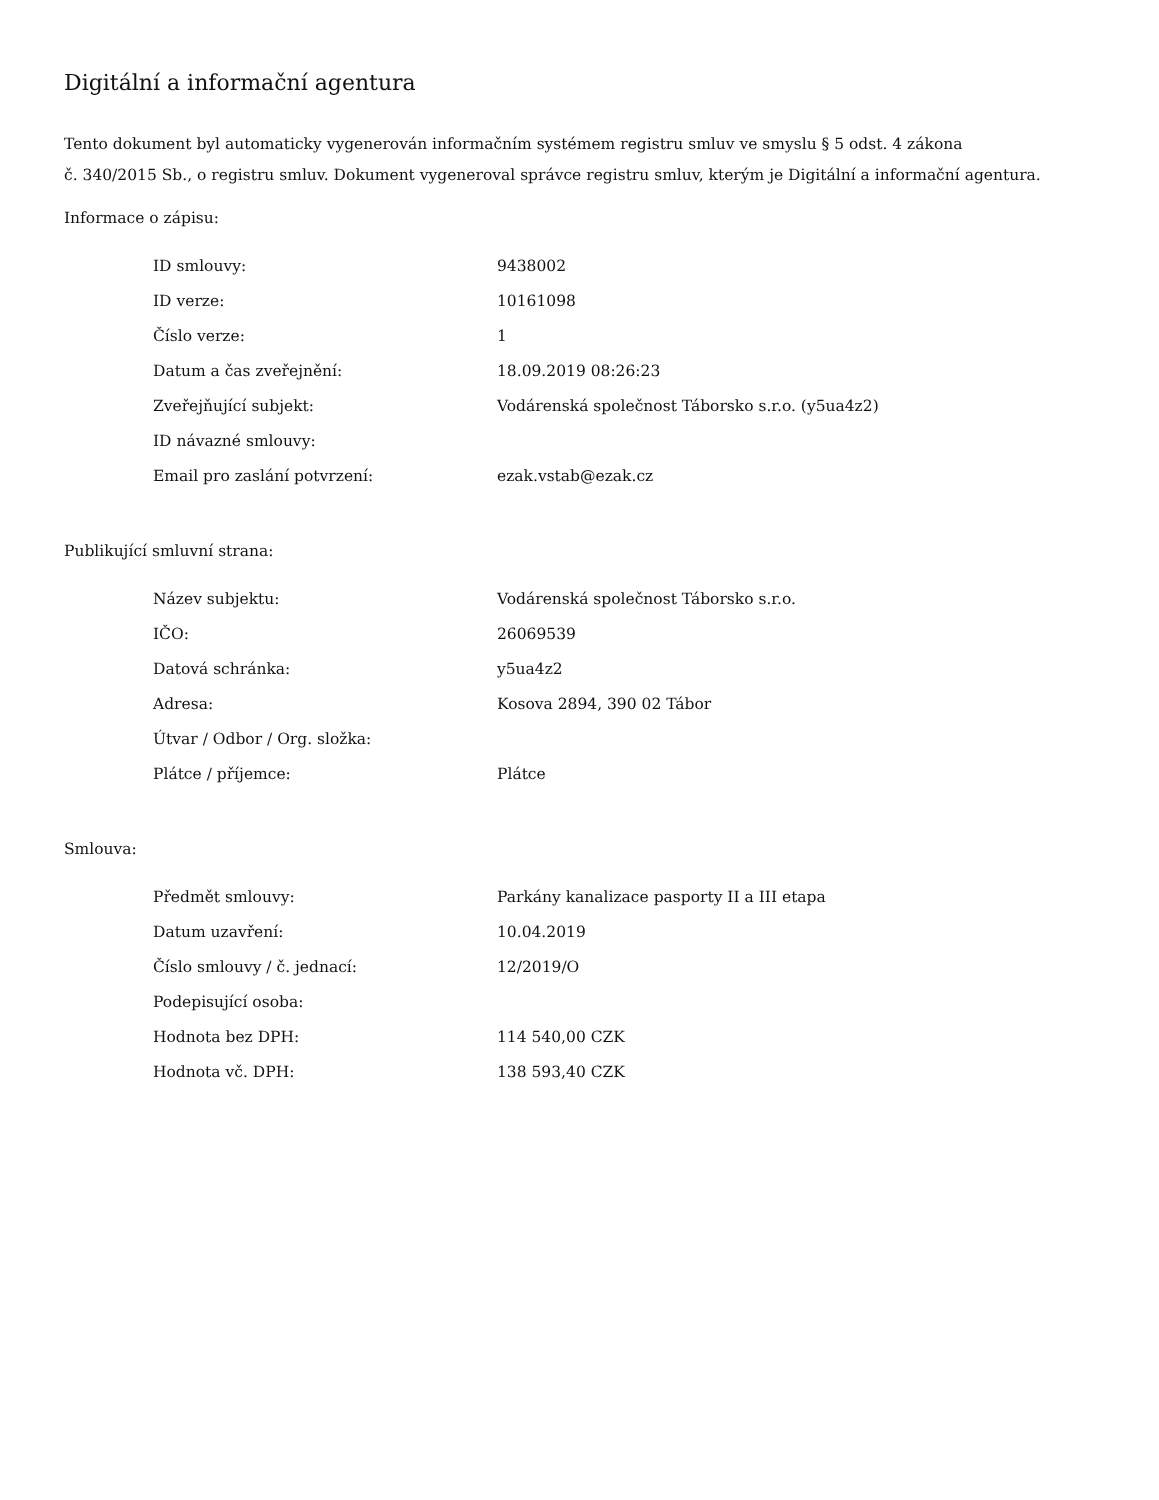Digitální a informační agentura
Tento dokument byl automaticky vygenerován informačním systémem registru smluv ve smyslu § 5 odst. 4 zákona
č. 340/2015 Sb., o registru smluv. Dokument vygeneroval správce registru smluv, kterým je Digitální a informační agentura.
Informace o zápisu:
| ID smlouvy: | 9438002 |
| ID verze: | 10161098 |
| Číslo verze: | 1 |
| Datum a čas zveřejnění: | 18.09.2019 08:26:23 |
| Zveřejňující subjekt: | Vodárenská společnost Táborsko s.r.o. (y5ua4z2) |
| ID návazné smlouvy: | |
| Email pro zaslání potvrzení: | ezak.vstab@ezak.cz |
Publikující smluvní strana:
| Název subjektu: | Vodárenská společnost Táborsko s.r.o. |
| IČO: | 26069539 |
| Datová schránka: | y5ua4z2 |
| Adresa: | Kosova 2894, 390 02 Tábor |
| Útvar / Odbor / Org. složka: | |
| Plátce / příjemce: | Plátce |
Smlouva:
| Předmět smlouvy: | Parkány kanalizace pasporty II a III etapa |
| Datum uzavření: | 10.04.2019 |
| Číslo smlouvy / č. jednací: | 12/2019/O |
| Podepisující osoba: | |
| Hodnota bez DPH: | 114 540,00 CZK |
| Hodnota vč. DPH: | 138 593,40 CZK |